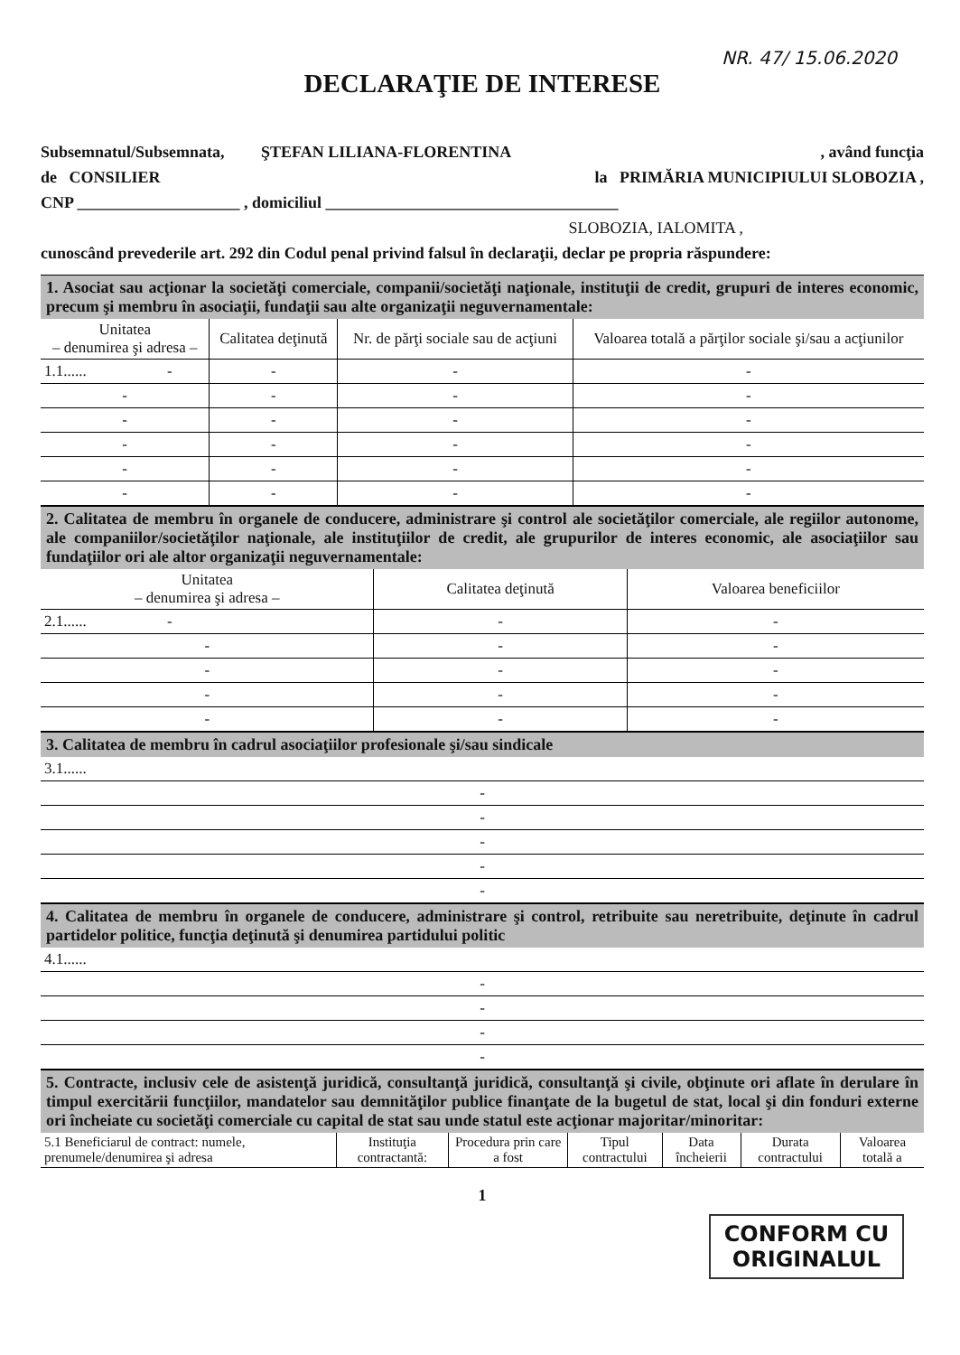NR. 47/ 15.06.2020
DECLARAŢIE DE INTERESE
Subsemnatul/Subsemnata, ŞTEFAN LILIANA-FLORENTINA, având funcţia
de CONSILIER la PRIMĂRIA MUNICIPIULUI SLOBOZIA ,
CNP ____________________ , domiciliul ____________________________________
SLOBOZIA, IALOMITA ,
cunoscând prevederile art. 292 din Codul penal privind falsul în declaraţii, declar pe propria răspundere:
1. Asociat sau acţionar la societăţi comerciale, companii/societăţi naţionale, instituţii de credit, grupuri de interes economic, precum şi membru în asociaţii, fundaţii sau alte organizaţii neguvernamentale:
| Unitatea – denumirea şi adresa – | Calitatea deţinută | Nr. de părţi sociale sau de acţiuni | Valoarea totală a părţilor sociale şi/sau a acţiunilor |
| --- | --- | --- | --- |
| 1.1...... - | - | - | - |
| - | - | - | - |
| - | - | - | - |
| - | - | - | - |
| - | - | - | - |
| - | - | - | - |
2. Calitatea de membru în organele de conducere, administrare şi control ale societăţilor comerciale, ale regiilor autonome, ale companiilor/societăţilor naţionale, ale instituţiilor de credit, ale grupurilor de interes economic, ale asociaţiilor sau fundaţiilor ori ale altor organizaţii neguvernamentale:
| Unitatea – denumirea şi adresa – | Calitatea deţinută | Valoarea beneficiilor |
| --- | --- | --- |
| 2.1...... - | - | - |
| - | - | - |
| - | - | - |
| - | - | - |
| - | - | - |
3. Calitatea de membru în cadrul asociaţiilor profesionale şi/sau sindicale
| 3.1...... |
| - |
| - |
| - |
| - |
| - |
4. Calitatea de membru în organele de conducere, administrare şi control, retribuite sau neretribuite, deţinute în cadrul partidelor politice, funcţia deţinută şi denumirea partidului politic
| 4.1...... |
| - |
| - |
| - |
| - |
5. Contracte, inclusiv cele de asistenţă juridică, consultanţă juridică, consultanţă şi civile, obţinute ori aflate în derulare în timpul exercitării funcţiilor, mandatelor sau demnităţilor publice finanţate de la bugetul de stat, local şi din fonduri externe ori încheiate cu societăţi comerciale cu capital de stat sau unde statul este acţionar majoritar/minoritar:
| 5.1 Beneficiarul de contract: numele, prenumele/denumirea şi adresa | Instituţia contractantă: | Procedura prin care a fost | Tipul contractului | Data încheierii | Durata contractului | Valoarea totală a |
| --- | --- | --- | --- | --- | --- | --- |
1
CONFORM CU
ORIGINALUL